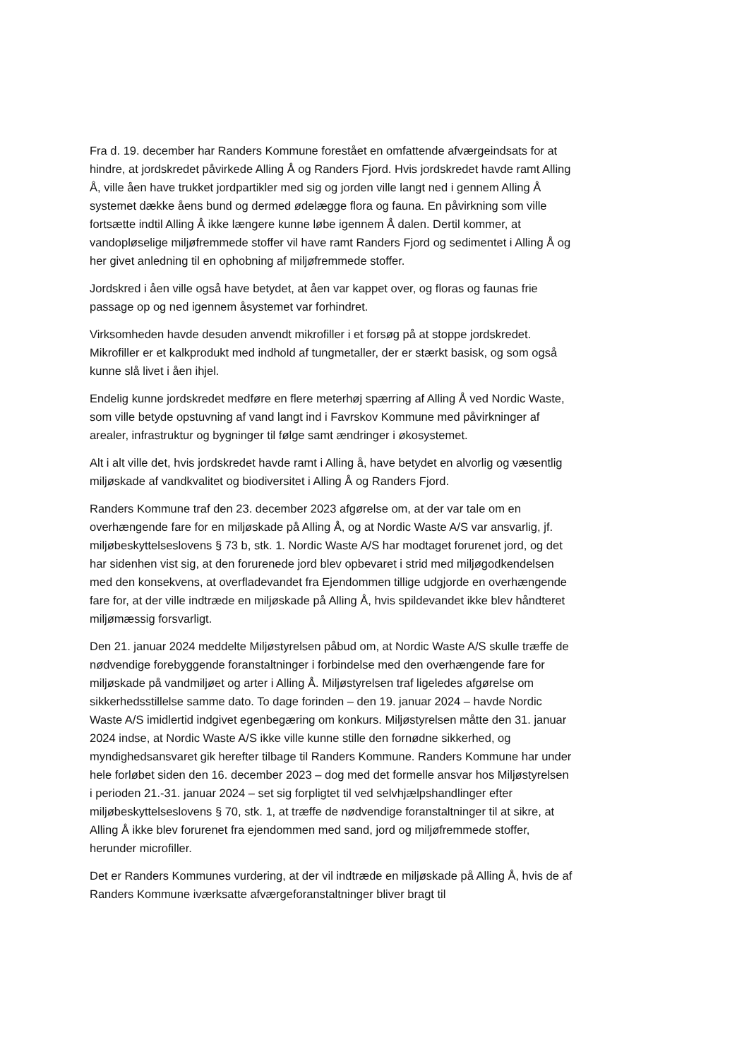Fra d. 19. december har Randers Kommune forestået en omfattende afværgeindsats for at hindre, at jordskredet påvirkede Alling Å og Randers Fjord. Hvis jordskredet havde ramt Alling Å, ville åen have trukket jordpartikler med sig og jorden ville langt ned i gennem Alling Å systemet dække åens bund og dermed ødelægge flora og fauna. En påvirkning som ville fortsætte indtil Alling Å ikke længere kunne løbe igennem Å dalen. Dertil kommer, at vandopløselige miljøfremmede stoffer vil have ramt Randers Fjord og sedimentet i Alling Å og her givet anledning til en ophobning af miljøfremmede stoffer.
Jordskred i åen ville også have betydet, at åen var kappet over, og floras og faunas frie passage op og ned igennem åsystemet var forhindret.
Virksomheden havde desuden anvendt mikrofiller i et forsøg på at stoppe jordskredet. Mikrofiller er et kalkprodukt med indhold af tungmetaller, der er stærkt basisk, og som også kunne slå livet i åen ihjel.
Endelig kunne jordskredet medføre en flere meterhøj spærring af Alling Å ved Nordic Waste, som ville betyde opstuvning af vand langt ind i Favrskov Kommune med påvirkninger af arealer, infrastruktur og bygninger til følge samt ændringer i økosystemet.
Alt i alt ville det, hvis jordskredet havde ramt i Alling å, have betydet en alvorlig og væsentlig miljøskade af vandkvalitet og biodiversitet i Alling Å og Randers Fjord.
Randers Kommune traf den 23. december 2023 afgørelse om, at der var tale om en overhængende fare for en miljøskade på Alling Å, og at Nordic Waste A/S var ansvarlig, jf. miljøbeskyttelseslovens § 73 b, stk. 1. Nordic Waste A/S har modtaget forurenet jord, og det har sidenhen vist sig, at den forurenede jord blev opbevaret i strid med miljøgodkendelsen med den konsekvens, at overfladevandet fra Ejendommen tillige udgjorde en overhængende fare for, at der ville indtræde en miljøskade på Alling Å, hvis spildevandet ikke blev håndteret miljømæssig forsvarligt.
Den 21. januar 2024 meddelte Miljøstyrelsen påbud om, at Nordic Waste A/S skulle træffe de nødvendige forebyggende foranstaltninger i forbindelse med den overhængende fare for miljøskade på vandmiljøet og arter i Alling Å. Miljøstyrelsen traf ligeledes afgørelse om sikkerhedsstillelse samme dato. To dage forinden – den 19. januar 2024 – havde Nordic Waste A/S imidlertid indgivet egenbegæring om konkurs. Miljøstyrelsen måtte den 31. januar 2024 indse, at Nordic Waste A/S ikke ville kunne stille den fornødne sikkerhed, og myndighedsansvaret gik herefter tilbage til Randers Kommune. Randers Kommune har under hele forløbet siden den 16. december 2023 – dog med det formelle ansvar hos Miljøstyrelsen i perioden 21.-31. januar 2024 – set sig forpligtet til ved selvhjælpshandlinger efter miljøbeskyttelseslovens § 70, stk. 1, at træffe de nødvendige foranstaltninger til at sikre, at Alling Å ikke blev forurenet fra ejendommen med sand, jord og miljøfremmede stoffer, herunder microfiller.
Det er Randers Kommunes vurdering, at der vil indtræde en miljøskade på Alling Å, hvis de af Randers Kommune iværksatte afværgeforanstaltninger bliver bragt til